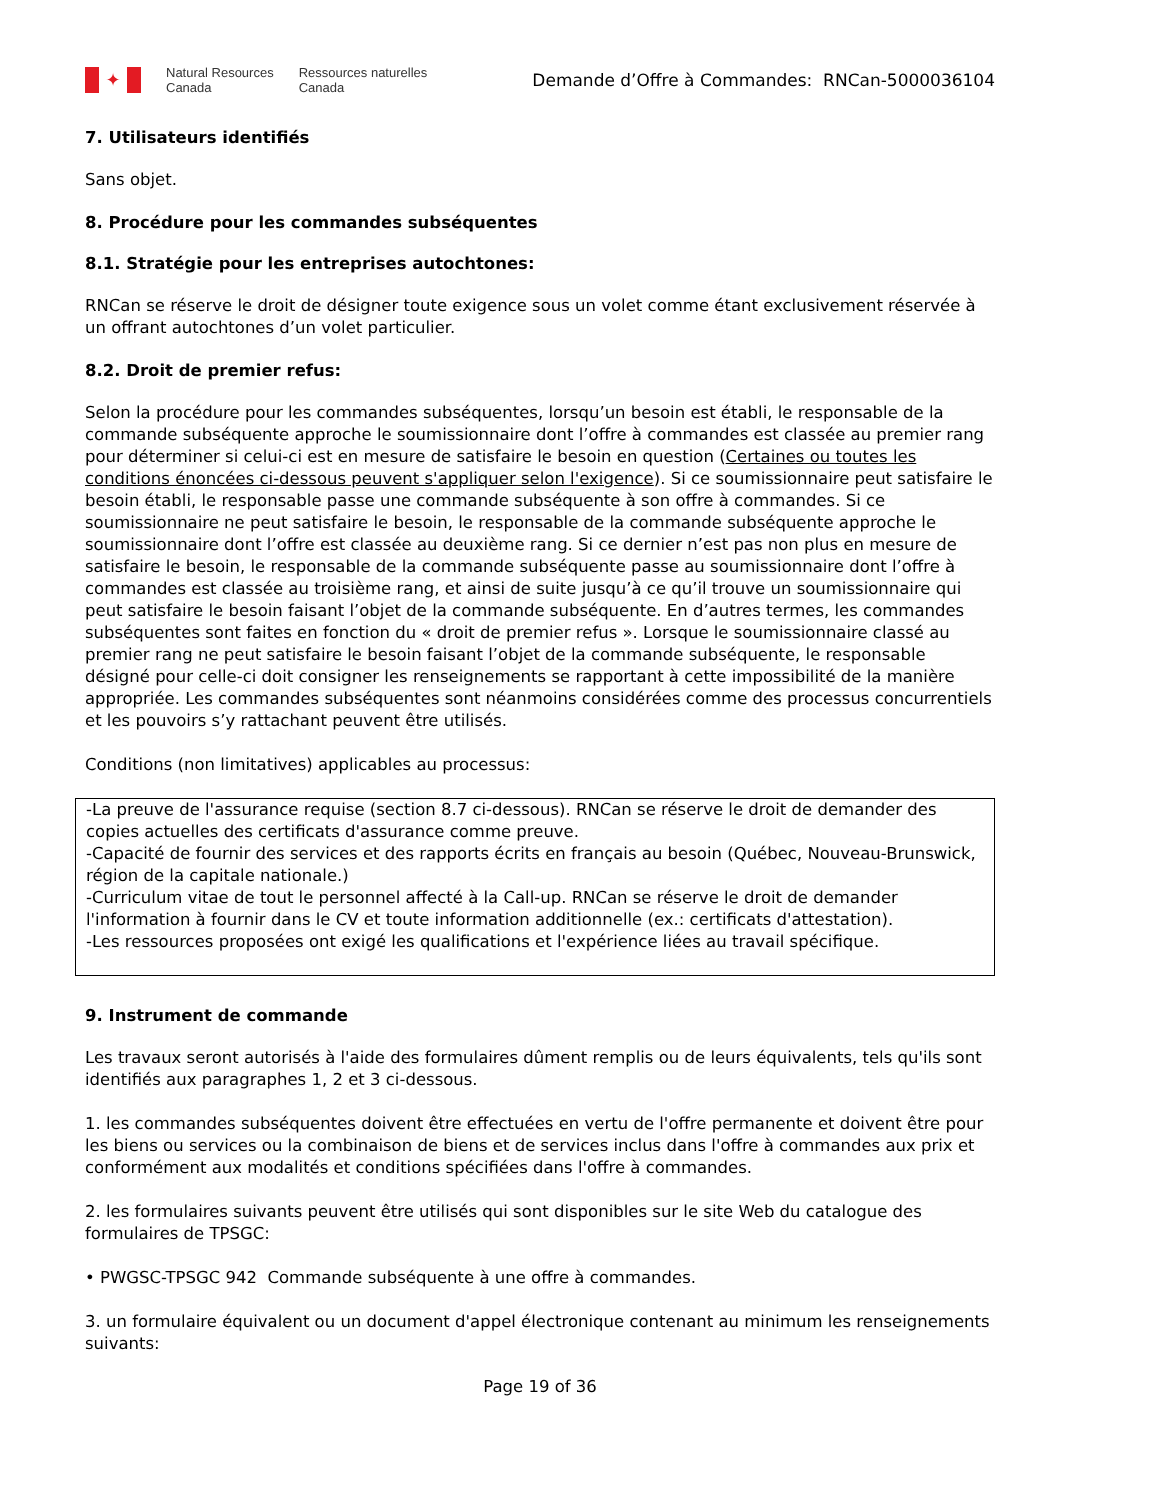✦
Natural Resources
Canada
Ressources naturelles
Canada
Demande d’Offre à Commandes: RNCan-5000036104
7. Utilisateurs identifiés
Sans objet.
8. Procédure pour les commandes subséquentes
8.1. Stratégie pour les entreprises autochtones:
RNCan se réserve le droit de désigner toute exigence sous un volet comme étant exclusivement réservée à un offrant autochtones d’un volet particulier.
8.2. Droit de premier refus:
Selon la procédure pour les commandes subséquentes, lorsqu’un besoin est établi, le responsable de la commande subséquente approche le soumissionnaire dont l’offre à commandes est classée au premier rang pour déterminer si celui-ci est en mesure de satisfaire le besoin en question (Certaines ou toutes les conditions énoncées ci-dessous peuvent s'appliquer selon l'exigence). Si ce soumissionnaire peut satisfaire le besoin établi, le responsable passe une commande subséquente à son offre à commandes. Si ce soumissionnaire ne peut satisfaire le besoin, le responsable de la commande subséquente approche le soumissionnaire dont l’offre est classée au deuxième rang. Si ce dernier n’est pas non plus en mesure de satisfaire le besoin, le responsable de la commande subséquente passe au soumissionnaire dont l’offre à commandes est classée au troisième rang, et ainsi de suite jusqu’à ce qu’il trouve un soumissionnaire qui peut satisfaire le besoin faisant l’objet de la commande subséquente. En d’autres termes, les commandes subséquentes sont faites en fonction du « droit de premier refus ». Lorsque le soumissionnaire classé au premier rang ne peut satisfaire le besoin faisant l’objet de la commande subséquente, le responsable désigné pour celle-ci doit consigner les renseignements se rapportant à cette impossibilité de la manière appropriée. Les commandes subséquentes sont néanmoins considérées comme des processus concurrentiels et les pouvoirs s’y rattachant peuvent être utilisés.
Conditions (non limitatives) applicables au processus:
-La preuve de l'assurance requise (section 8.7 ci-dessous). RNCan se réserve le droit de demander des copies actuelles des certificats d'assurance comme preuve.
-Capacité de fournir des services et des rapports écrits en français au besoin (Québec, Nouveau-Brunswick, région de la capitale nationale.)
-Curriculum vitae de tout le personnel affecté à la Call-up. RNCan se réserve le droit de demander l'information à fournir dans le CV et toute information additionnelle (ex.: certificats d'attestation).
-Les ressources proposées ont exigé les qualifications et l'expérience liées au travail spécifique.
9. Instrument de commande
Les travaux seront autorisés à l'aide des formulaires dûment remplis ou de leurs équivalents, tels qu'ils sont identifiés aux paragraphes 1, 2 et 3 ci-dessous.
1. les commandes subséquentes doivent être effectuées en vertu de l'offre permanente et doivent être pour les biens ou services ou la combinaison de biens et de services inclus dans l'offre à commandes aux prix et conformément aux modalités et conditions spécifiées dans l'offre à commandes.
2. les formulaires suivants peuvent être utilisés qui sont disponibles sur le site Web du catalogue des formulaires de TPSGC:
• PWGSC-TPSGC 942 Commande subséquente à une offre à commandes.
3. un formulaire équivalent ou un document d'appel électronique contenant au minimum les renseignements suivants:
Page 19 of 36